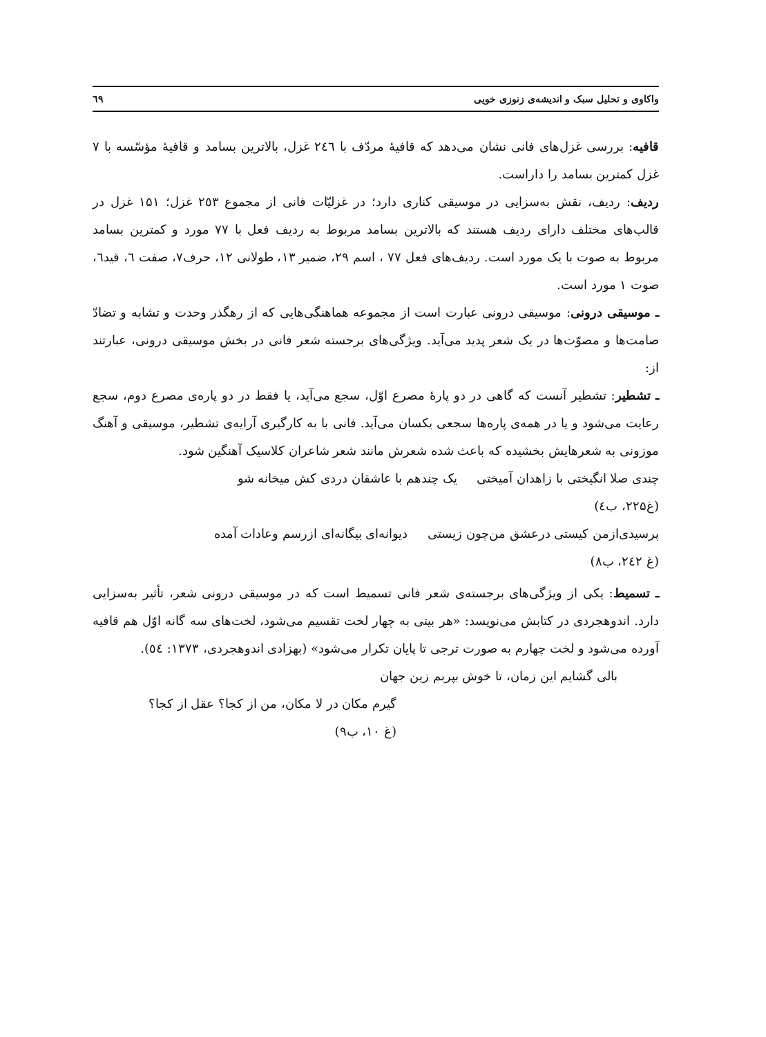واکاوی و تحلیل سبک و اندیشه‌ی زنوزی خویی ٦٩
قافیه: بررسی غزل‌های فانی نشان می‌دهد که قافیهٔ مردّف با ٢٤٦ غزل، بالاترین بسامد و قافیهٔ مؤسّسه با ۷ غزل کمترین بسامد را داراست.
ردیف: ردیف، نقش به‌سزایی در موسیقی کناری دارد؛ در غزلیّات فانی از مجموع ٢٥٣ غزل؛ ۱۵۱ غزل در قالب‌های مختلف دارای ردیف هستند که بالاترین بسامد مربوط به ردیف فعل با ۷۷ مورد و کمترین بسامد مربوط به صوت با یک مورد است. ردیف‌های فعل ۷۷ ، اسم ۲۹، ضمیر ۱۳، طولانی ۱۲، حرف۷، صفت ٦، قید٦، صوت ۱ مورد است.
ـ موسیقی درونی: موسیقی درونی عبارت است از مجموعه هماهنگی‌هایی که از رهگذر وحدت و تشابه و تضادّ صامت‌ها و مصوّت‌ها در یک شعر پدید می‌آید. ویژگی‌های برجسته شعر فانی در بخش موسیقی درونی، عبارتند از:
ـ تشطیر: تشطیر آنست که گاهی در دو پارهٔ مصرع اوّل، سجع می‌آید، یا فقط در دو پاره‌ی مصرع دوم، سجع رعایت می‌شود و یا در همه‌ی پاره‌ها سجعی یکسان می‌آید. فانی با به کارگیری آرایه‌ی تشطیر، موسیقی و آهنگ موزونی به شعرهایش بخشیده که باعث شده شعرش مانند شعر شاعران کلاسیک آهنگین شود.
چندی صلا انگیختی با زاهدان آمیختی یک چندهم با عاشقان دردی کش میخانه شو
(غ۲۲۵، ب٤)
پرسیدی‌ازمن کیستی درعشق من‌چون زیستی دیوانه‌ای بیگانه‌ای ازرسم وعادات آمده
(غ ٢٤٢، ب۸)
ـ تسمیط: یکی از ویژگی‌های برجسته‌ی شعر فانی تسمیط است که در موسیقی درونی شعر، تأثیر به‌سزایی دارد. اندوهجردی در کتابش می‌نویسد: «هر بیتی به چهار لخت تقسیم می‌شود، لخت‌های سه گانه اوّل هم قافیه آورده می‌شود و لخت چهارم به صورت ترجی تا پایان تکرار می‌شود» (بهزادی اندوهجردی، ١٣٧٣: ٥٤).
بالی گشایم این زمان، تا خوش بپربم زین جهان
گیرم مکان در لا مکان، من از کجا؟ عقل از کجا؟
(غ ۱۰، ب۹)